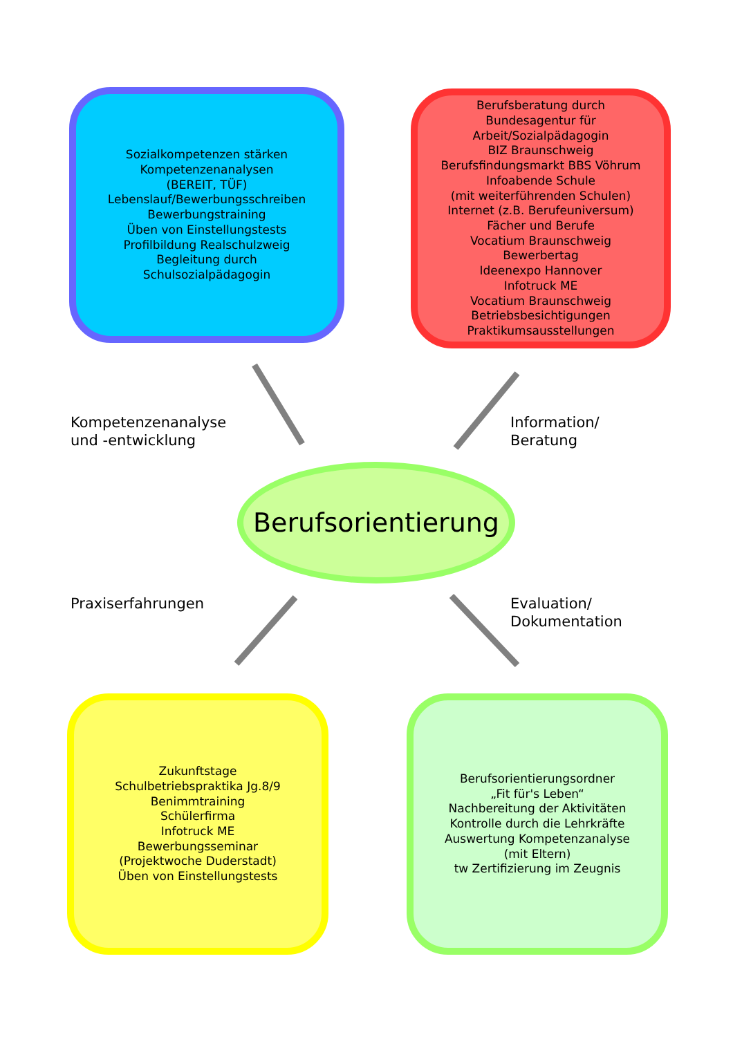Sozialkompetenzen stärken
Kompetenzenanalysen
(BEREIT, TÜF)
Lebenslauf/Bewerbungsschreiben
Bewerbungstraining
Üben von Einstellungstests
Profilbildung Realschulzweig
Begleitung durch
Schulsozialpädagogin
Berufsberatung durch
Bundesagentur für Arbeit/Sozialpädagogin
BIZ Braunschweig
Berufsfindungsmarkt BBS Vöhrum
Infoabende Schule
(mit weiterführenden Schulen)
Internet (z.B. Berufeuniversum)
Fächer und Berufe
Vocatium Braunschweig
Bewerbertag
Ideenexpo Hannover
Infotruck ME
Vocatium Braunschweig
Betriebsbesichtigungen
Praktikumsausstellungen
Kompetenzenanalyse
und -entwicklung
Information/
Beratung
Berufsorientierung
Praxiserfahrungen
Evaluation/
Dokumentation
Zukunftstage
Schulbetriebspraktika Jg.8/9
Benimmtraining
Schülerfirma
Infotruck ME
Bewerbungsseminar
(Projektwoche Duderstadt)
Üben von Einstellungstests
Berufsorientierungsordner
„Fit für's Leben“
Nachbereitung der Aktivitäten
Kontrolle durch die Lehrkräfte
Auswertung Kompetenzanalyse
(mit Eltern)
tw Zertifizierung im Zeugnis